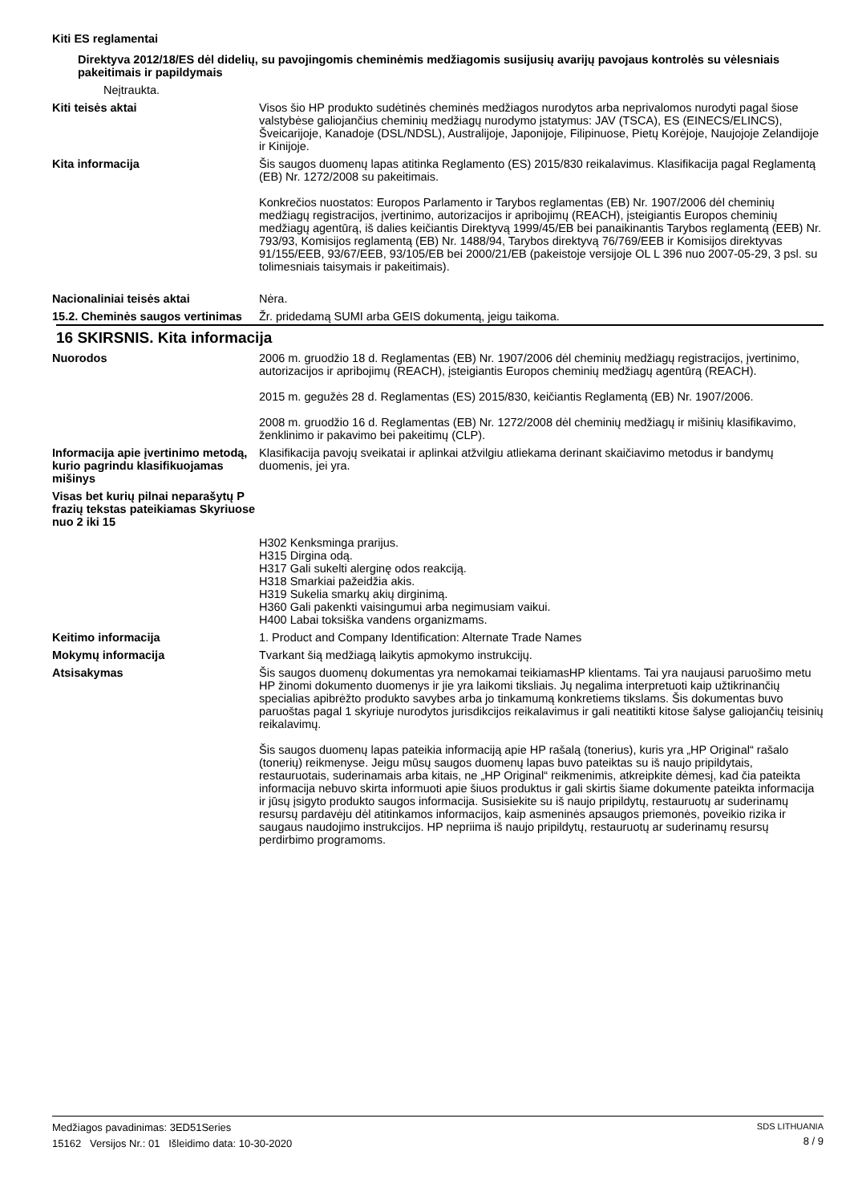Kiti ES reglamentai
Direktyva 2012/18/ES dėl didelių, su pavojingomis cheminėmis medžiagomis susijusių avarijų pavojaus kontrolės su vėlesniais pakeitimais ir papildymais
Neįtraukta.
Kiti teisės aktai Visos šio HP produkto sudėtinės cheminės medžiagos nurodytos arba neprivalomos nurodyti pagal šiose valstybėse galiojančius cheminių medžiagų nurodymo įstatymus: JAV (TSCA), ES (EINECS/ELINCS), Šveicarijoje, Kanadoje (DSL/NDSL), Australijoje, Japonijoje, Filipinuose, Pietų Korėjoje, Naujojoje Zelandijoje ir Kinijoje.
Kita informacija Šis saugos duomenų lapas atitinka Reglamento (ES) 2015/830 reikalavimus. Klasifikacija pagal Reglamentą (EB) Nr. 1272/2008 su pakeitimais.
Konkrečios nuostatos: Europos Parlamento ir Tarybos reglamentas (EB) Nr. 1907/2006 dėl cheminių medžiagų registracijos, įvertinimo, autorizacijos ir apribojimų (REACH), įsteigiantis Europos cheminių medžiagų agentūrą, iš dalies keičiantis Direktyvą 1999/45/EB bei panaikinantis Tarybos reglamentą (EEB) Nr. 793/93, Komisijos reglamentą (EB) Nr. 1488/94, Tarybos direktyvą 76/769/EEB ir Komisijos direktyvas 91/155/EEB, 93/67/EEB, 93/105/EB bei 2000/21/EB (pakeistoje versijoje OL L 396 nuo 2007-05-29, 3 psl. su tolimesniais taisymais ir pakeitimais).
Nacionaliniai teisės aktai Nėra.
15.2. Cheminės saugos vertinimas
Žr. pridedamą SUMI arba GEIS dokumentą, jeigu taikoma.
16 SKIRSNIS. Kita informacija
Nuorodos 2006 m. gruodžio 18 d. Reglamentas (EB) Nr. 1907/2006 dėl cheminių medžiagų registracijos, įvertinimo, autorizacijos ir apribojimų (REACH), įsteigiantis Europos cheminių medžiagų agentūrą (REACH).
2015 m. gegužės 28 d. Reglamentas (ES) 2015/830, keičiantis Reglamentą (EB) Nr. 1907/2006.
2008 m. gruodžio 16 d. Reglamentas (EB) Nr. 1272/2008 dėl cheminių medžiagų ir mišinių klasifikavimo, ženklinimo ir pakavimo bei pakeitimų (CLP).
Informacija apie įvertinimo metodą, kurio pagrindu klasifikuojamas mišinys
Klasifikacija pavojų sveikatai ir aplinkai atžvilgiu atliekama derinant skaičiavimo metodus ir bandymų duomenis, jei yra.
Visas bet kurių pilnai neparašytų P frazių tekstas pateikiamas Skyriuose nuo 2 iki 15
H302 Kenksminga prarijus.
H315 Dirgina odą.
H317 Gali sukelti alerginę odos reakciją.
H318 Smarkiai pažeidžia akis.
H319 Sukelia smarkų akių dirginimą.
H360 Gali pakenkti vaisingumui arba negimusiam vaikui.
H400 Labai toksiška vandens organizmams.
Keitimo informacija 1. Product and Company Identification: Alternate Trade Names
Mokymų informacija Tvarkant šią medžiagą laikytis apmokymo instrukcijų.
Atsisakymas Šis saugos duomenų dokumentas yra nemokamai teikiamasHP klientams. Tai yra naujausi paruošimo metu HP žinomi dokumento duomenys ir jie yra laikomi tiksliais. Jų negalima interpretuoti kaip užtikrinančių specialias apibrėžto produkto savybes arba jo tinkamumą konkretiems tikslams. Šis dokumentas buvo paruoštas pagal 1 skyriuje nurodytos jurisdikcijos reikalavimus ir gali neatitikti kitose šalyse galiojančių teisinių reikalavimų.
Šis saugos duomenų lapas pateikia informaciją apie HP rašalą (tonerius), kuris yra „HP Original“ rašalo (tonerių) reikmenyse. Jeigu mūsų saugos duomenų lapas buvo pateiktas su iš naujo pripildytais, restauruotais, suderinamais arba kitais, ne „HP Original“ reikmenimis, atkreipkite dėmesį, kad čia pateikta informacija nebuvo skirta informuoti apie šiuos produktus ir gali skirtis šiame dokumente pateikta informacija ir jūsų įsigyto produkto saugos informacija. Susisiekite su iš naujo pripildytų, restauruotų ar suderinamų resursų pardavėju dėl atitinkamos informacijos, kaip asmeninės apsaugos priemonės, poveikio rizika ir saugaus naudojimo instrukcijos. HP nepriima iš naujo pripildytų, restauruotų ar suderinamų resursų perdirbimo programoms.
Medžiagos pavadinimas: 3ED51Series
15162 Versijos Nr.: 01 Išleidimo data: 10-30-2020
SDS LITHUANIA
8 / 9